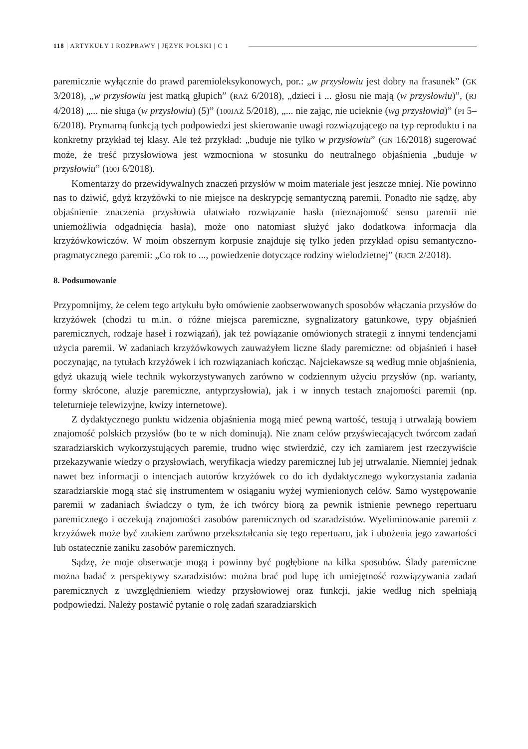118 | ARTYKUŁY I ROZPRAWY | JĘZYK POLSKI | C 1
paremicznie wyłącznie do prawd paremioleksykonowych, por.: „w przysłowiu jest dobry na frasunek” (GK 3/2018), „w przysłowiu jest matką głupich” (RAŻ 6/2018), „dzieci i ... głosu nie mają (w przysłowiu)”, (RJ 4/2018) „... nie sługa (w przysłowiu) (5)” (100JAŻ 5/2018), „... nie zając, nie ucieknie (wg przysłowia)” (PI 5–6/2018). Prymarną funkcją tych podpowiedzi jest skierowanie uwagi rozwiązującego na typ reproduktu i na konkretny przykład tej klasy. Ale też przykład: „buduje nie tylko w przysłowiu” (GN 16/2018) sugerować może, że treść przysłowiowa jest wzmocniona w stosunku do neutralnego objaśnienia „buduje w przysłowiu” (100J 6/2018).
Komentarzy do przewidywalnych znaczeń przysłów w moim materiale jest jeszcze mniej. Nie powinno nas to dziwić, gdyż krzyżówki to nie miejsce na deskrypcję semantyczną paremii. Ponadto nie sądzę, aby objaśnienie znaczenia przysłowia ułatwiało rozwiązanie hasła (nieznajomość sensu paremii nie uniemożliwia odgadnięcia hasła), może ono natomiast służyć jako dodatkowa informacja dla krzyżówkowiczów. W moim obszernym korpusie znajduje się tylko jeden przykład opisu semantyczno-pragmatycznego paremii: „Co rok to ..., powiedzenie dotyczące rodziny wielodzietnej” (RJCR 2/2018).
8. Podsumowanie
Przypomnijmy, że celem tego artykułu było omówienie zaobserwowanych sposobów włączania przysłów do krzyżówek (chodzi tu m.in. o różne miejsca paremiczne, sygnalizatory gatunkowe, typy objaśnień paremicznych, rodzaje haseł i rozwiązań), jak też powiązanie omówionych strategii z innymi tendencjami użycia paremii. W zadaniach krzyżówkowych zauważyłem liczne ślady paremiczne: od objaśnień i haseł poczynając, na tytułach krzyżówek i ich rozwiązaniach kończąc. Najciekawsze są według mnie objaśnienia, gdyż ukazują wiele technik wykorzystywanych zarówno w codziennym użyciu przysłów (np. warianty, formy skrócone, aluzje paremiczne, antyprzysłowia), jak i w innych testach znajomości paremii (np. teleturnieje telewizyjne, kwizy internetowe).
Z dydaktycznego punktu widzenia objaśnienia mogą mieć pewną wartość, testują i utrwalają bowiem znajomość polskich przysłów (bo te w nich dominują). Nie znam celów przyświecających twórcom zadań szaradziarskich wykorzystujących paremie, trudno więc stwierdzić, czy ich zamiarem jest rzeczywiście przekazywanie wiedzy o przysłowiach, weryfikacja wiedzy paremicznej lub jej utrwalanie. Niemniej jednak nawet bez informacji o intencjach autorów krzyżówek co do ich dydaktycznego wykorzystania zadania szaradziarskie mogą stać się instrumentem w osiąganiu wyżej wymienionych celów. Samo występowanie paremii w zadaniach świadczy o tym, że ich twórcy biorą za pewnik istnienie pewnego repertuaru paremicznego i oczekują znajomości zasobów paremicznych od szaradzistów. Wyeliminowanie paremii z krzyżówek może być znakiem zarówno przekształcania się tego repertuaru, jak i ubożenia jego zawartości lub ostatecznie zaniku zasobów paremicznych.
Sądzę, że moje obserwacje mogą i powinny być pogłębione na kilka sposobów. Ślady paremiczne można badać z perspektywy szaradzistów: można brać pod lupę ich umiejętność rozwiązywania zadań paremicznych z uwzględnieniem wiedzy przysłowiowej oraz funkcji, jakie według nich spełniają podpowiedzi. Należy postawić pytanie o rolę zadań szaradziarskich